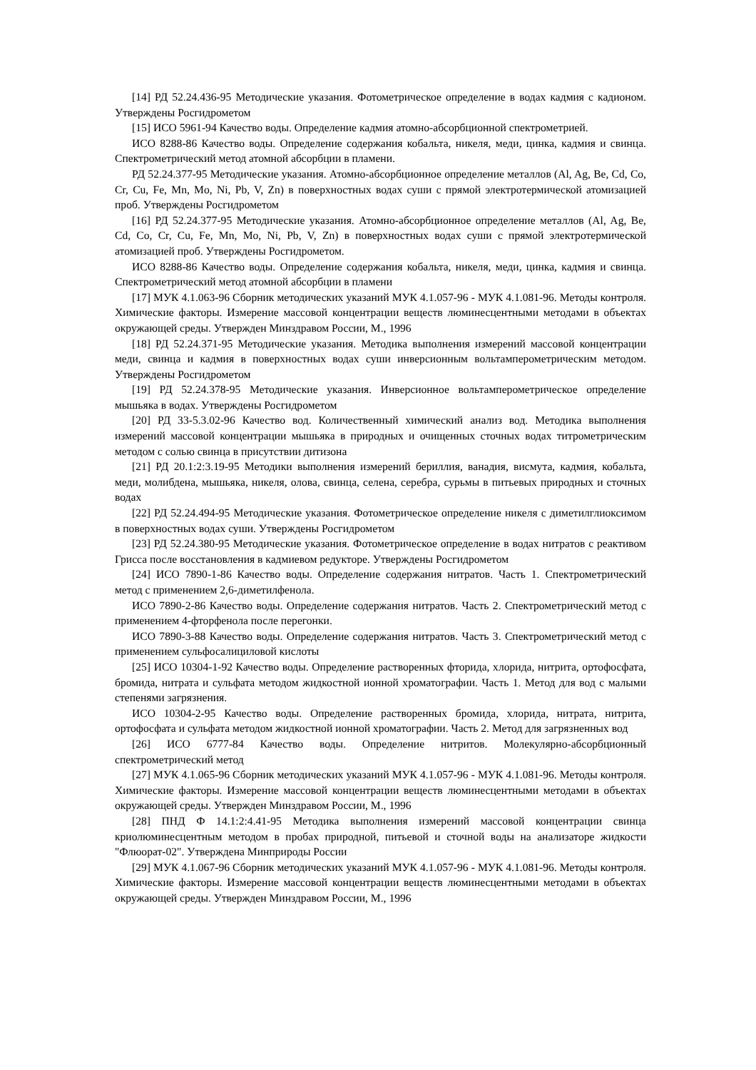[14] РД 52.24.436-95 Методические указания. Фотометрическое определение в водах кадмия с кадионом. Утверждены Росгидрометом
[15] ИСО 5961-94 Качество воды. Определение кадмия атомно-абсорбционной спектрометрией.
ИСО 8288-86 Качество воды. Определение содержания кобальта, никеля, меди, цинка, кадмия и свинца. Спектрометрический метод атомной абсорбции в пламени.
РД 52.24.377-95 Методические указания. Атомно-абсорбционное определение металлов (Al, Ag, Be, Cd, Co, Cr, Cu, Fe, Mn, Mo, Ni, Pb, V, Zn) в поверхностных водах суши с прямой электротермической атомизацией проб. Утверждены Росгидрометом
[16] РД 52.24.377-95 Методические указания. Атомно-абсорбционное определение металлов (Al, Ag, Be, Cd, Co, Cr, Cu, Fe, Mn, Mo, Ni, Pb, V, Zn) в поверхностных водах суши с прямой электротермической атомизацией проб. Утверждены Росгидрометом.
ИСО 8288-86 Качество воды. Определение содержания кобальта, никеля, меди, цинка, кадмия и свинца. Спектрометрический метод атомной абсорбции в пламени
[17] МУК 4.1.063-96 Сборник методических указаний МУК 4.1.057-96 - МУК 4.1.081-96. Методы контроля. Химические факторы. Измерение массовой концентрации веществ люминесцентными методами в объектах окружающей среды. Утвержден Минздравом России, М., 1996
[18] РД 52.24.371-95 Методические указания. Методика выполнения измерений массовой концентрации меди, свинца и кадмия в поверхностных водах суши инверсионным вольтамперометрическим методом. Утверждены Росгидрометом
[19] РД 52.24.378-95 Методические указания. Инверсионное вольтамперометрическое определение мышьяка в водах. Утверждены Росгидрометом
[20] РД 33-5.3.02-96 Качество вод. Количественный химический анализ вод. Методика выполнения измерений массовой концентрации мышьяка в природных и очищенных сточных водах титрометрическим методом с солью свинца в присутствии дитизона
[21] РД 20.1:2:3.19-95 Методики выполнения измерений бериллия, ванадия, висмута, кадмия, кобальта, меди, молибдена, мышьяка, никеля, олова, свинца, селена, серебра, сурьмы в питьевых природных и сточных водах
[22] РД 52.24.494-95 Методические указания. Фотометрическое определение никеля с диметилглиоксимом в поверхностных водах суши. Утверждены Росгидрометом
[23] РД 52.24.380-95 Методические указания. Фотометрическое определение в водах нитратов с реактивом Грисса после восстановления в кадмиевом редукторе. Утверждены Росгидрометом
[24] ИСО 7890-1-86 Качество воды. Определение содержания нитратов. Часть 1. Спектрометрический метод с применением 2,6-диметилфенола.
ИСО 7890-2-86 Качество воды. Определение содержания нитратов. Часть 2. Спектрометрический метод с применением 4-фторфенола после перегонки.
ИСО 7890-3-88 Качество воды. Определение содержания нитратов. Часть 3. Спектрометрический метод с применением сульфосалициловой кислоты
[25] ИСО 10304-1-92 Качество воды. Определение растворенных фторида, хлорида, нитрита, ортофосфата, бромида, нитрата и сульфата методом жидкостной ионной хроматографии. Часть 1. Метод для вод с малыми степенями загрязнения.
ИСО 10304-2-95 Качество воды. Определение растворенных бромида, хлорида, нитрата, нитрита, ортофосфата и сульфата методом жидкостной ионной хроматографии. Часть 2. Метод для загрязненных вод
[26] ИСО 6777-84 Качество воды. Определение нитритов. Молекулярно-абсорбционный спектрометрический метод
[27] МУК 4.1.065-96 Сборник методических указаний МУК 4.1.057-96 - МУК 4.1.081-96. Методы контроля. Химические факторы. Измерение массовой концентрации веществ люминесцентными методами в объектах окружающей среды. Утвержден Минздравом России, М., 1996
[28] ПНД Ф 14.1:2:4.41-95 Методика выполнения измерений массовой концентрации свинца криолюминесцентным методом в пробах природной, питьевой и сточной воды на анализаторе жидкости "Флюорат-02". Утверждена Минприроды России
[29] МУК 4.1.067-96 Сборник методических указаний МУК 4.1.057-96 - МУК 4.1.081-96. Методы контроля. Химические факторы. Измерение массовой концентрации веществ люминесцентными методами в объектах окружающей среды. Утвержден Минздравом России, М., 1996